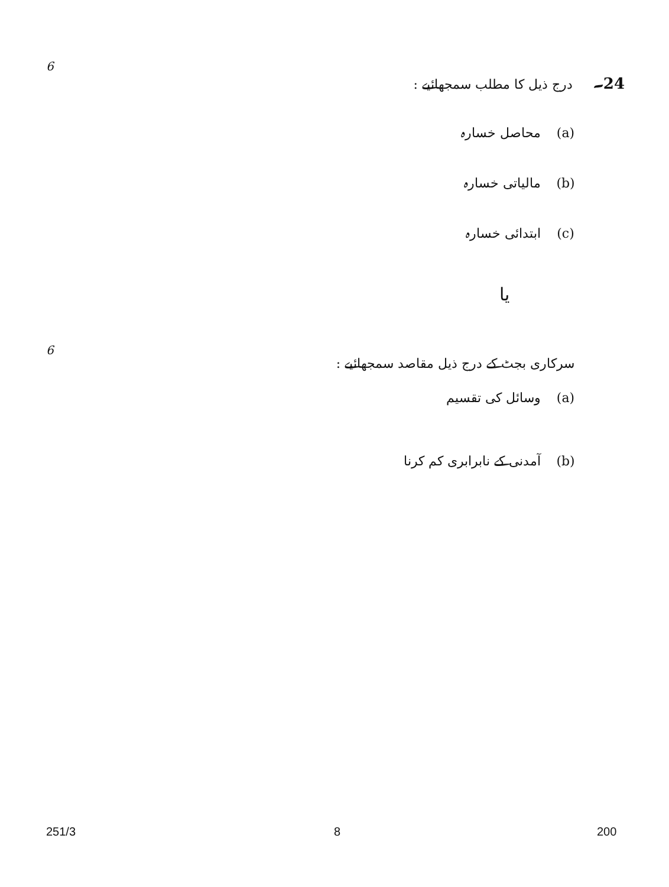6 24۔ درج ذیل کا مطلب سمجھائیے :
(a) محاصل خسارہ
(b) مالیاتی خسارہ
(c) ابتدائی خسارہ
یا
6 سرکاری بجٹ کے درج ذیل مقاصد سمجھائیے :
(a) وسائل کی تقسیم
(b) آمدنی کے نابرابری کم کرنا
251/3 8 200